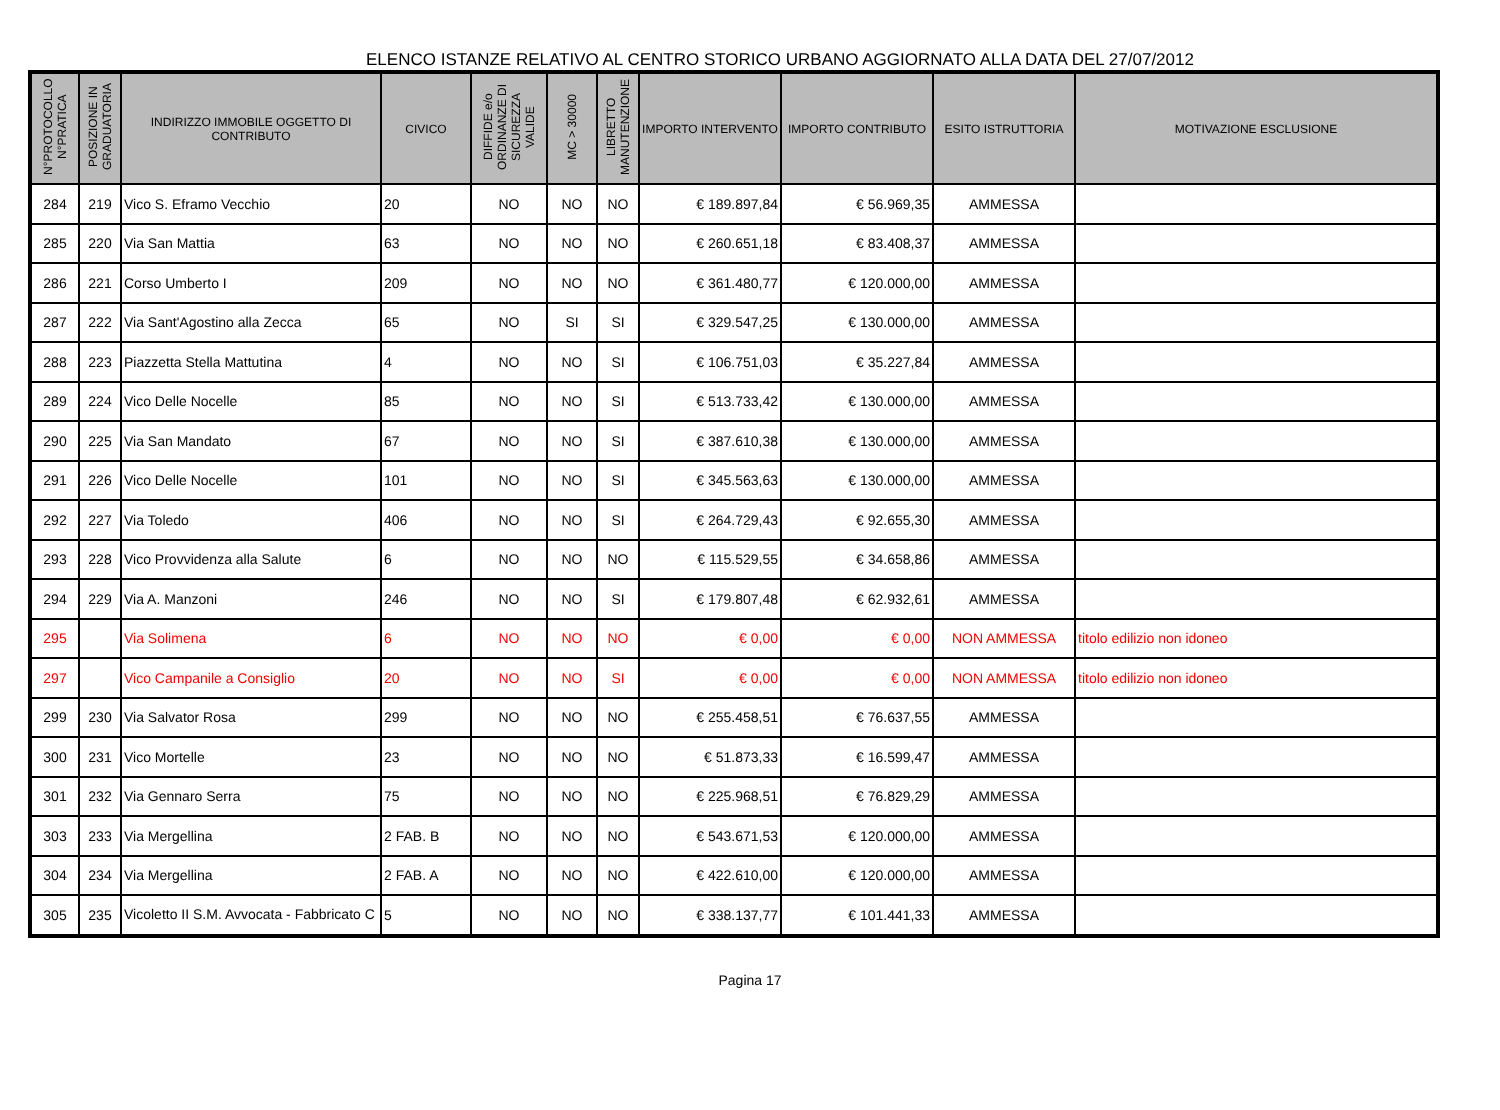ELENCO ISTANZE RELATIVO AL CENTRO STORICO URBANO AGGIORNATO ALLA DATA DEL 27/07/2012
| N°PROTOCOLLO N°PRATICA | POSIZIONE IN GRADUATORIA | INDIRIZZO IMMOBILE OGGETTO DI CONTRIBUTO | CIVICO | DIFFIDE e/o ORDINANZE DI SICUREZZA VALIDE | MC > 30000 | LIBRETTO MANUTENZIONE | IMPORTO INTERVENTO | IMPORTO CONTRIBUTO | ESITO ISTRUTTORIA | MOTIVAZIONE ESCLUSIONE |
| --- | --- | --- | --- | --- | --- | --- | --- | --- | --- | --- |
| 284 | 219 | Vico S. Eframo Vecchio | 20 | NO | NO | NO | € 189.897,84 | € 56.969,35 | AMMESSA | |
| 285 | 220 | Via San Mattia | 63 | NO | NO | NO | € 260.651,18 | € 83.408,37 | AMMESSA | |
| 286 | 221 | Corso Umberto I | 209 | NO | NO | NO | € 361.480,77 | € 120.000,00 | AMMESSA | |
| 287 | 222 | Via Sant'Agostino alla Zecca | 65 | NO | SI | SI | € 329.547,25 | € 130.000,00 | AMMESSA | |
| 288 | 223 | Piazzetta Stella Mattutina | 4 | NO | NO | SI | € 106.751,03 | € 35.227,84 | AMMESSA | |
| 289 | 224 | Vico Delle Nocelle | 85 | NO | NO | SI | € 513.733,42 | € 130.000,00 | AMMESSA | |
| 290 | 225 | Via San Mandato | 67 | NO | NO | SI | € 387.610,38 | € 130.000,00 | AMMESSA | |
| 291 | 226 | Vico Delle Nocelle | 101 | NO | NO | SI | € 345.563,63 | € 130.000,00 | AMMESSA | |
| 292 | 227 | Via Toledo | 406 | NO | NO | SI | € 264.729,43 | € 92.655,30 | AMMESSA | |
| 293 | 228 | Vico Provvidenza alla Salute | 6 | NO | NO | NO | € 115.529,55 | € 34.658,86 | AMMESSA | |
| 294 | 229 | Via A. Manzoni | 246 | NO | NO | SI | € 179.807,48 | € 62.932,61 | AMMESSA | |
| 295 | | Via Solimena | 6 | NO | NO | NO | € 0,00 | € 0,00 | NON AMMESSA | titolo edilizio non idoneo |
| 297 | | Vico Campanile a Consiglio | 20 | NO | NO | SI | € 0,00 | € 0,00 | NON AMMESSA | titolo edilizio non idoneo |
| 299 | 230 | Via Salvator Rosa | 299 | NO | NO | NO | € 255.458,51 | € 76.637,55 | AMMESSA | |
| 300 | 231 | Vico Mortelle | 23 | NO | NO | NO | € 51.873,33 | € 16.599,47 | AMMESSA | |
| 301 | 232 | Via Gennaro Serra | 75 | NO | NO | NO | € 225.968,51 | € 76.829,29 | AMMESSA | |
| 303 | 233 | Via Mergellina | 2 FAB. B | NO | NO | NO | € 543.671,53 | € 120.000,00 | AMMESSA | |
| 304 | 234 | Via Mergellina | 2 FAB. A | NO | NO | NO | € 422.610,00 | € 120.000,00 | AMMESSA | |
| 305 | 235 | Vicoletto II S.M. Avvocata - Fabbricato C | 5 | NO | NO | NO | € 338.137,77 | € 101.441,33 | AMMESSA | |
Pagina 17